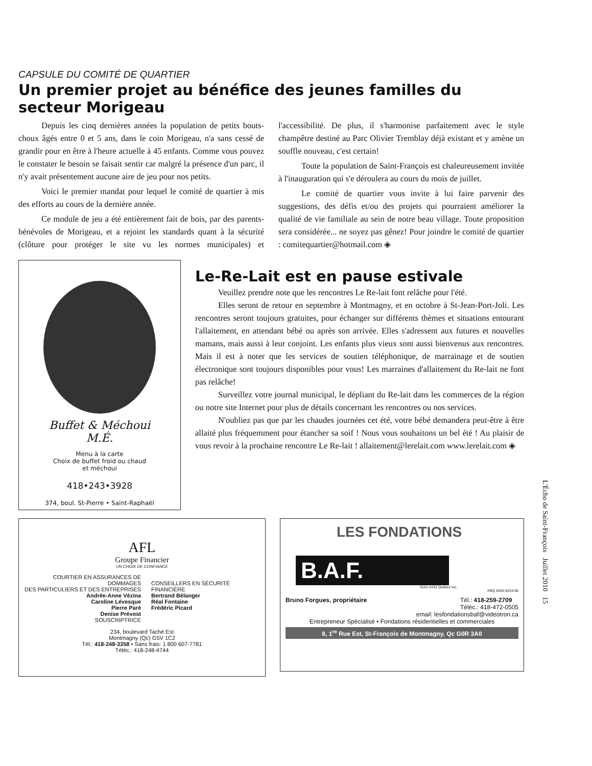CAPSULE DU COMITÉ DE QUARTIER
Un premier projet au bénéfice des jeunes familles du secteur Morigeau
Depuis les cinq dernières années la population de petits bouts-choux âgés entre 0 et 5 ans, dans le coin Morigeau, n'a sans cessé de grandir pour en être à l'heure actuelle à 45 enfants. Comme vous pouvez le constater le besoin se faisait sentir car malgré la présence d'un parc, il n'y avait présentement aucune aire de jeu pour nos petits.
Voici le premier mandat pour lequel le comité de quartier à mis des efforts au cours de la dernière année.
Ce module de jeu a été entièrement fait de bois, par des parents-bénévoles de Morigeau, et a rejoint les standards quant à la sécurité (clôture pour protéger le site vu les normes municipales) et l'accessibilité. De plus, il s'harmonise parfaitement avec le style champêtre destiné au Parc Olivier Tremblay déjà existant et y amène un souffle nouveau, c'est certain!
Toute la population de Saint-François est chaleureusement invitée à l'inauguration qui s'e déroulera au cours du mois de juillet.
Le comité de quartier vous invite à lui faire parvenir des suggestions, des défis et/ou des projets qui pourraient améliorer la qualité de vie familiale au sein de notre beau village. Toute proposition sera considérée... ne soyez pas gênez! Pour joindre le comité de quartier : comitequartier@hotmail.com ◈
Buffet & Méchoui
M.É.
Menu à la carte
Choix de buffet froid ou chaud
et méchoui
418•243•3928
374, boul. St-Pierre • Saint-Raphaël
Le-Re-Lait est en pause estivale
Veuillez prendre note que les rencontres Le Re-lait font relâche pour l'été.
Elles seront de retour en septembre à Montmagny, et en octobre à St-Jean-Port-Joli. Les rencontres seront toujours gratuites, pour échanger sur différents thèmes et situations entourant l'allaitement, en attendant bébé ou après son arrivée. Elles s'adressent aux futures et nouvelles mamans, mais aussi à leur conjoint. Les enfants plus vieux sont aussi bienvenus aux rencontres. Mais il est à noter que les services de soutien téléphonique, de marrainage et de soutien électronique sont toujours disponibles pour vous! Les marraines d'allaitement du Re-lait ne font pas relâche!
Surveillez votre journal municipal, le dépliant du Re-lait dans les commerces de la région ou notre site Internet pour plus de détails concernant les rencontres ou nos services.
N'oubliez pas que par les chaudes journées cet été, votre bébé demandera peut-être à être allaité plus fréquemment pour étancher sa soif ! Nous vous souhaitons un bel été ! Au plaisir de vous revoir à la prochaine rencontre Le Re-lait ! allaitement@lerelait.com www.lerelait.com ◈
AFL
Groupe Financier
UN CHOIX DE CONFIANCE
COURTIER EN ASSURANCES DE DOMMAGES
DES PARTICULIERS ET DES ENTREPRISES
Andrée-Anne Vézina
Caroline Lévesque
Pierre Paré
Denise Prévost
SOUSCRIPTRICE
CONSEILLERS EN SÉCURITÉ FINANCIÈRE
Bertrand Bélanger
Réal Fontaine
Frédéric Picard
234, boulevard Taché Est
Montmagny (Qc) G5V 1C2
Tél.: 418-248-3358 • Sans frais: 1 800 607-7781
Téléc.: 418-248-4744
LES FONDATIONS
B.A.F.
9191-4333 Québec inc.
RBQ 8355-9234-56
Bruno Forgues, propriétaire Tél.: 418-259-2709
Téléc.: 418-472-0505
email: lesfondationsbaf@videotron.ca
Entrepreneur Spécialisé • Fondations résidentielles et commerciales
8, 1<sup>re</sup> Rue Est, St-François de Montmagny, Qc G0R 3A0
L'Écho de Saint-François Juillet 2010 15